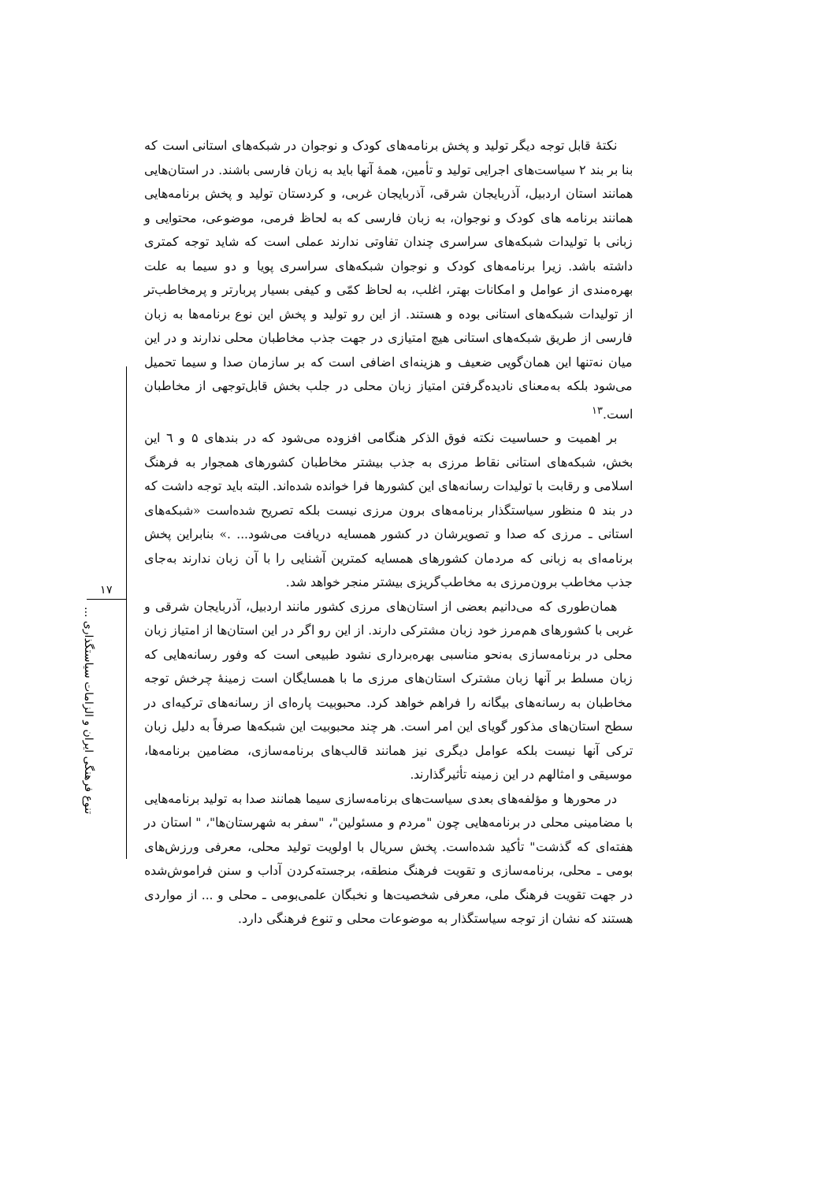نکتهٔ قابل توجه دیگر تولید و پخش برنامه‌های کودک و نوجوان در شبکه‌های استانی است که بنا بر بند ۲ سیاست‌های اجرایی تولید و تأمین، همهٔ آنها باید به زبان فارسی باشند. در استان‌هایی همانند استان اردبیل، آذربایجان شرقی، آذربایجان غربی، و کردستان تولید و پخش برنامه‌هایی همانند برنامه های کودک و نوجوان، به زبان فارسی که به لحاظ فرمی، موضوعی، محتوایی و زبانی با تولیدات شبکه‌های سراسری چندان تفاوتی ندارند عملی است که شاید توجه کمتری داشته باشد. زیرا برنامه‌های کودک و نوجوان شبکه‌های سراسری پویا و دو سیما به علت بهره‌مندی از عوامل و امکانات بهتر، اغلب، به لحاظ کمّی و کیفی بسیار پربارتر و پرمخاطب‌تر از تولیدات شبکه‌های استانی بوده و هستند. از این رو تولید و پخش این نوع برنامه‌ها به زبان فارسی از طریق شبکه‌های استانی هیچ امتیازی در جهت جذب مخاطبان محلی ندارند و در این میان نه‌تنها این همان‌گویی ضعیف و هزینه‌ای اضافی است که بر سازمان صدا و سیما تحمیل می‌شود بلکه به‌معنای نادیده‌گرفتن امتیاز زبان محلی در جلب بخش قابل‌توجهی از مخاطبان است.<sup>۱۳</sup>
بر اهمیت و حساسیت نکته فوق الذکر هنگامی افزوده می‌شود که در بندهای ۵ و ٦ این بخش، شبکه‌های استانی نقاط مرزی به جذب بیشتر مخاطبان کشورهای همجوار به فرهنگ اسلامی و رقابت با تولیدات رسانه‌های این کشورها فرا خوانده شده‌اند. البته باید توجه داشت که در بند ۵ منظور سیاستگذار برنامه‌های برون مرزی نیست بلکه تصریح شده‌است «شبکه‌های استانی ـ مرزی که صدا و تصویرشان در کشور همسایه دریافت می‌شود... .» بنابراین پخش برنامه‌ای به زبانی که مردمان کشورهای همسایه کمترین آشنایی را با آن زبان ندارند به‌جای جذب مخاطب برون‌مرزی به مخاطب‌گریزی بیشتر منجر خواهد شد.
همان‌طوری که می‌دانیم بعضی از استان‌های مرزی کشور مانند اردبیل، آذربایجان شرقی و غربی با کشورهای هم‌مرز خود زبان مشترکی دارند. از این رو اگر در این استان‌ها از امتیاز زبان محلی در برنامه‌سازی به‌نحو مناسبی بهره‌برداری نشود طبیعی است که وفور رسانه‌هایی که زبان مسلط بر آنها زبان مشترک استان‌های مرزی ما با همسایگان است زمینهٔ چرخش توجه مخاطبان به رسانه‌های بیگانه را فراهم خواهد کرد. محبوبیت پاره‌ای از رسانه‌های ترکیه‌ای در سطح استان‌های مذکور گویای این امر است. هر چند محبوبیت این شبکه‌ها صرفاً به دلیل زبان ترکی آنها نیست بلکه عوامل دیگری نیز همانند قالب‌های برنامه‌سازی، مضامین برنامه‌ها، موسیقی و امثالهم در این زمینه تأثیرگذارند.
در محورها و مؤلفه‌های بعدی سیاست‌های برنامه‌سازی سیما همانند صدا به تولید برنامه‌هایی با مضامینی محلی در برنامه‌هایی چون "مردم و مسئولین"، "سفر به شهرستان‌ها"، " استان در هفته‌ای که گذشت" تأکید شده‌است. پخش سریال با اولویت تولید محلی، معرفی ورزش‌های بومی ـ محلی، برنامه‌سازی و تقویت فرهنگ منطقه، برجسته‌کردن آداب و سنن فراموش‌شده در جهت تقویت فرهنگ ملی، معرفی شخصیت‌ها و نخبگان علمی‌بومی ـ محلی و ... از مواردی هستند که نشان از توجه سیاستگذار به موضوعات محلی و تنوع فرهنگی دارد.
۱۷
تنوع فرهنگی ایران و الزامات سیاستگذاری ...